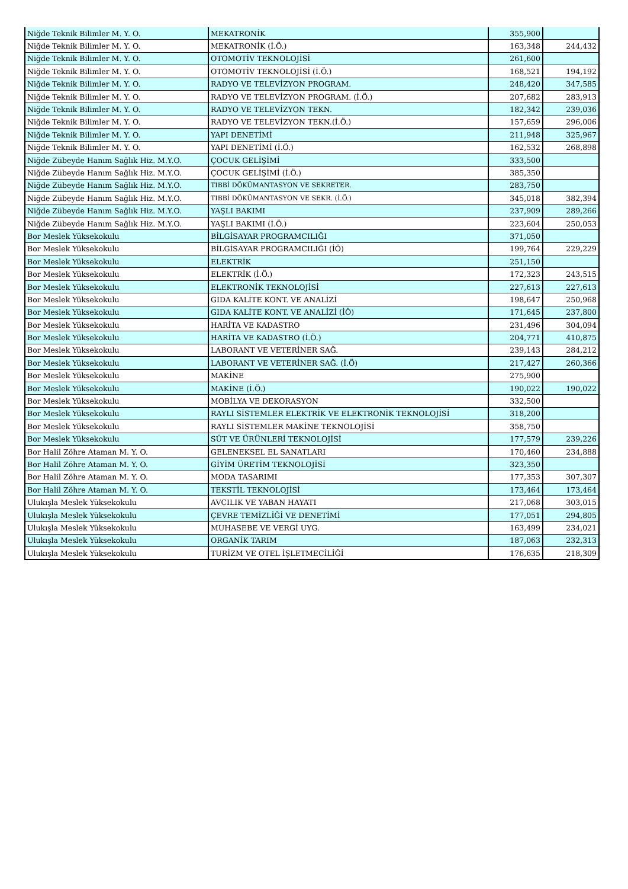| Niğde Teknik Bilimler M. Y. O. | MEKATRONİK | 355,900 | |
| Niğde Teknik Bilimler M. Y. O. | MEKATRONİK (İ.Ö.) | 163,348 | 244,432 |
| Niğde Teknik Bilimler M. Y. O. | OTOMOTİV TEKNOLOJİSİ | 261,600 | |
| Niğde Teknik Bilimler M. Y. O. | OTOMOTİV TEKNOLOJİSİ (İ.Ö.) | 168,521 | 194,192 |
| Niğde Teknik Bilimler M. Y. O. | RADYO VE TELEVİZYON PROGRAM. | 248,420 | 347,585 |
| Niğde Teknik Bilimler M. Y. O. | RADYO VE TELEVİZYON PROGRAM. (İ.Ö.) | 207,682 | 283,913 |
| Niğde Teknik Bilimler M. Y. O. | RADYO VE TELEVİZYON TEKN. | 182,342 | 239,036 |
| Niğde Teknik Bilimler M. Y. O. | RADYO VE TELEVİZYON TEKN.(İ.Ö.) | 157,659 | 296,006 |
| Niğde Teknik Bilimler M. Y. O. | YAPI DENETİMİ | 211,948 | 325,967 |
| Niğde Teknik Bilimler M. Y. O. | YAPI DENETİMİ (İ.Ö.) | 162,532 | 268,898 |
| Niğde Zübeyde Hanım Sağlık Hiz. M.Y.O. | ÇOCUK GELİŞİMİ | 333,500 | |
| Niğde Zübeyde Hanım Sağlık Hiz. M.Y.O. | ÇOCUK GELİŞİMİ (İ.Ö.) | 385,350 | |
| Niğde Zübeyde Hanım Sağlık Hiz. M.Y.O. | TIBBİ DÖKÜMANTASYON VE SEKRETER. | 283,750 | |
| Niğde Zübeyde Hanım Sağlık Hiz. M.Y.O. | TIBBİ DÖKÜMANTASYON VE SEKR. (İ.Ö.) | 345,018 | 382,394 |
| Niğde Zübeyde Hanım Sağlık Hiz. M.Y.O. | YAŞLI BAKIMI | 237,909 | 289,266 |
| Niğde Zübeyde Hanım Sağlık Hiz. M.Y.O. | YAŞLI BAKIMI (İ.Ö.) | 223,604 | 250,053 |
| Bor Meslek Yüksekokulu | BİLGİSAYAR PROGRAMCILIĞI | 371,050 | |
| Bor Meslek Yüksekokulu | BİLGİSAYAR PROGRAMCILIĞI (İÖ) | 199,764 | 229,229 |
| Bor Meslek Yüksekokulu | ELEKTRİK | 251,150 | |
| Bor Meslek Yüksekokulu | ELEKTRİK (İ.Ö.) | 172,323 | 243,515 |
| Bor Meslek Yüksekokulu | ELEKTRONİK TEKNOLOJİSİ | 227,613 | 227,613 |
| Bor Meslek Yüksekokulu | GIDA KALİTE KONT. VE ANALİZİ | 198,647 | 250,968 |
| Bor Meslek Yüksekokulu | GIDA KALİTE KONT. VE ANALİZİ (İÖ) | 171,645 | 237,800 |
| Bor Meslek Yüksekokulu | HARİTA VE KADASTRO | 231,496 | 304,094 |
| Bor Meslek Yüksekokulu | HARİTA VE KADASTRO (İ.Ö.) | 204,771 | 410,875 |
| Bor Meslek Yüksekokulu | LABORANT VE VETERİNER SAĞ. | 239,143 | 284,212 |
| Bor Meslek Yüksekokulu | LABORANT VE VETERİNER SAĞ. (İ.Ö) | 217,427 | 260,366 |
| Bor Meslek Yüksekokulu | MAKİNE | 275,900 | |
| Bor Meslek Yüksekokulu | MAKİNE (İ.Ö.) | 190,022 | 190,022 |
| Bor Meslek Yüksekokulu | MOBİLYA VE DEKORASYON | 332,500 | |
| Bor Meslek Yüksekokulu | RAYLI SİSTEMLER ELEKTRİK VE ELEKTRONİK TEKNOLOJİSİ | 318,200 | |
| Bor Meslek Yüksekokulu | RAYLI SİSTEMLER MAKİNE TEKNOLOJİSİ | 358,750 | |
| Bor Meslek Yüksekokulu | SÜT VE ÜRÜNLERİ TEKNOLOJİSİ | 177,579 | 239,226 |
| Bor Halil Zöhre Ataman M. Y. O. | GELENEKSEL EL SANATLARI | 170,460 | 234,888 |
| Bor Halil Zöhre Ataman M. Y. O. | GİYİM ÜRETİM TEKNOLOJİSİ | 323,350 | |
| Bor Halil Zöhre Ataman M. Y. O. | MODA TASARIMI | 177,353 | 307,307 |
| Bor Halil Zöhre Ataman M. Y. O. | TEKSTİL TEKNOLOJİSİ | 173,464 | 173,464 |
| Ulukışla Meslek Yüksekokulu | AVCILIK VE YABAN HAYATI | 217,068 | 303,015 |
| Ulukışla Meslek Yüksekokulu | ÇEVRE TEMİZLİĞİ VE DENETİMİ | 177,051 | 294,805 |
| Ulukışla Meslek Yüksekokulu | MUHASEBE VE VERGİ UYG. | 163,499 | 234,021 |
| Ulukışla Meslek Yüksekokulu | ORGANİK TARIM | 187,063 | 232,313 |
| Ulukışla Meslek Yüksekokulu | TURİZM VE OTEL İŞLETMECİLİĞİ | 176,635 | 218,309 |